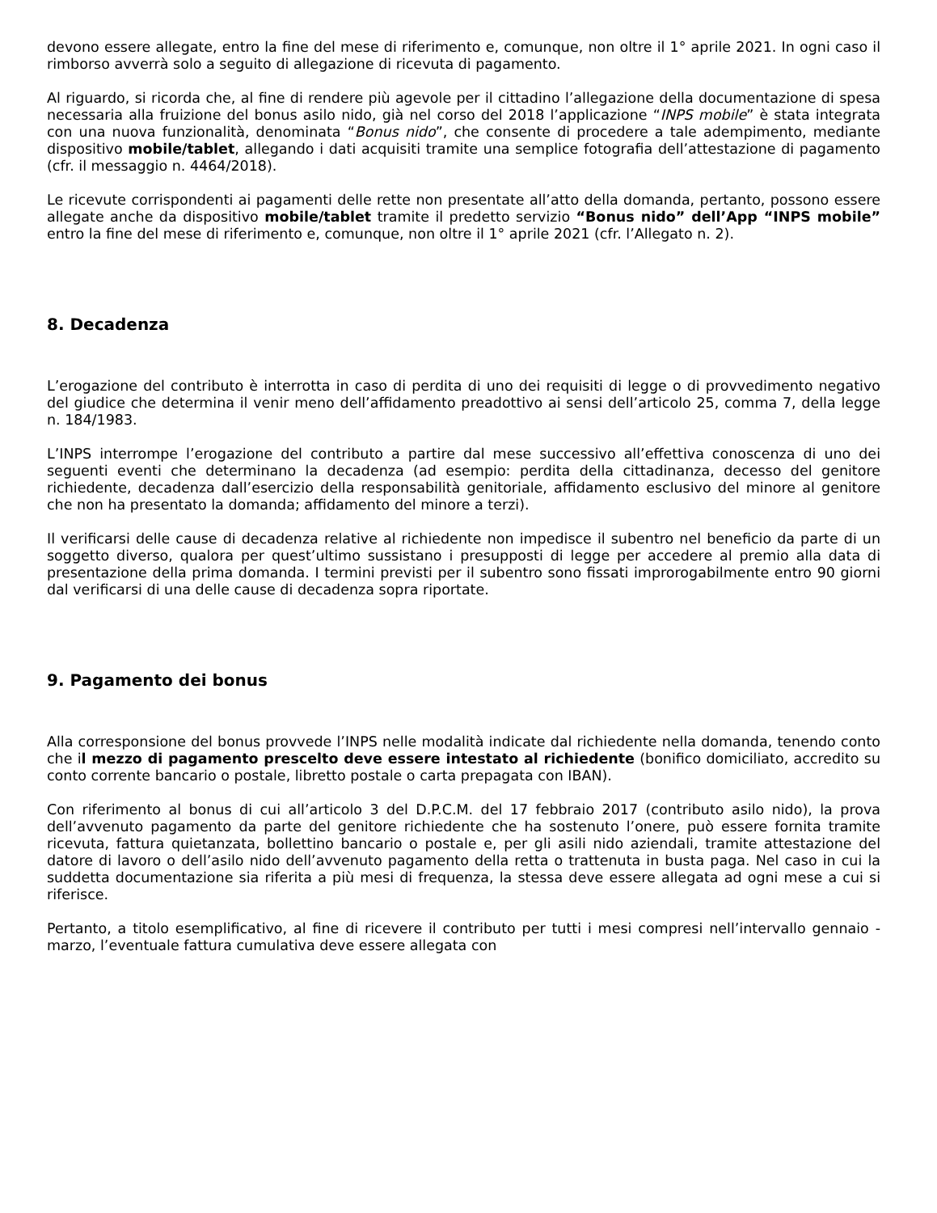devono essere allegate, entro la fine del mese di riferimento e, comunque, non oltre il 1° aprile 2021. In ogni caso il rimborso avverrà solo a seguito di allegazione di ricevuta di pagamento.
Al riguardo, si ricorda che, al fine di rendere più agevole per il cittadino l’allegazione della documentazione di spesa necessaria alla fruizione del bonus asilo nido, già nel corso del 2018 l’applicazione “INPS mobile” è stata integrata con una nuova funzionalità, denominata “Bonus nido”, che consente di procedere a tale adempimento, mediante dispositivo mobile/tablet, allegando i dati acquisiti tramite una semplice fotografia dell’attestazione di pagamento (cfr. il messaggio n. 4464/2018).
Le ricevute corrispondenti ai pagamenti delle rette non presentate all’atto della domanda, pertanto, possono essere allegate anche da dispositivo mobile/tablet tramite il predetto servizio “Bonus nido” dell’App “INPS mobile” entro la fine del mese di riferimento e, comunque, non oltre il 1° aprile 2021 (cfr. l’Allegato n. 2).
8. Decadenza
L’erogazione del contributo è interrotta in caso di perdita di uno dei requisiti di legge o di provvedimento negativo del giudice che determina il venir meno dell’affidamento preadottivo ai sensi dell’articolo 25, comma 7, della legge n. 184/1983.
L’INPS interrompe l’erogazione del contributo a partire dal mese successivo all’effettiva conoscenza di uno dei seguenti eventi che determinano la decadenza (ad esempio: perdita della cittadinanza, decesso del genitore richiedente, decadenza dall’esercizio della responsabilità genitoriale, affidamento esclusivo del minore al genitore che non ha presentato la domanda; affidamento del minore a terzi).
Il verificarsi delle cause di decadenza relative al richiedente non impedisce il subentro nel beneficio da parte di un soggetto diverso, qualora per quest’ultimo sussistano i presupposti di legge per accedere al premio alla data di presentazione della prima domanda. I termini previsti per il subentro sono fissati improrogabilmente entro 90 giorni dal verificarsi di una delle cause di decadenza sopra riportate.
9. Pagamento dei bonus
Alla corresponsione del bonus provvede l’INPS nelle modalità indicate dal richiedente nella domanda, tenendo conto che il mezzo di pagamento prescelto deve essere intestato al richiedente (bonifico domiciliato, accredito su conto corrente bancario o postale, libretto postale o carta prepagata con IBAN).
Con riferimento al bonus di cui all’articolo 3 del D.P.C.M. del 17 febbraio 2017 (contributo asilo nido), la prova dell’avvenuto pagamento da parte del genitore richiedente che ha sostenuto l’onere, può essere fornita tramite ricevuta, fattura quietanzata, bollettino bancario o postale e, per gli asili nido aziendali, tramite attestazione del datore di lavoro o dell’asilo nido dell’avvenuto pagamento della retta o trattenuta in busta paga. Nel caso in cui la suddetta documentazione sia riferita a più mesi di frequenza, la stessa deve essere allegata ad ogni mese a cui si riferisce.
Pertanto, a titolo esemplificativo, al fine di ricevere il contributo per tutti i mesi compresi nell’intervallo gennaio - marzo, l’eventuale fattura cumulativa deve essere allegata con